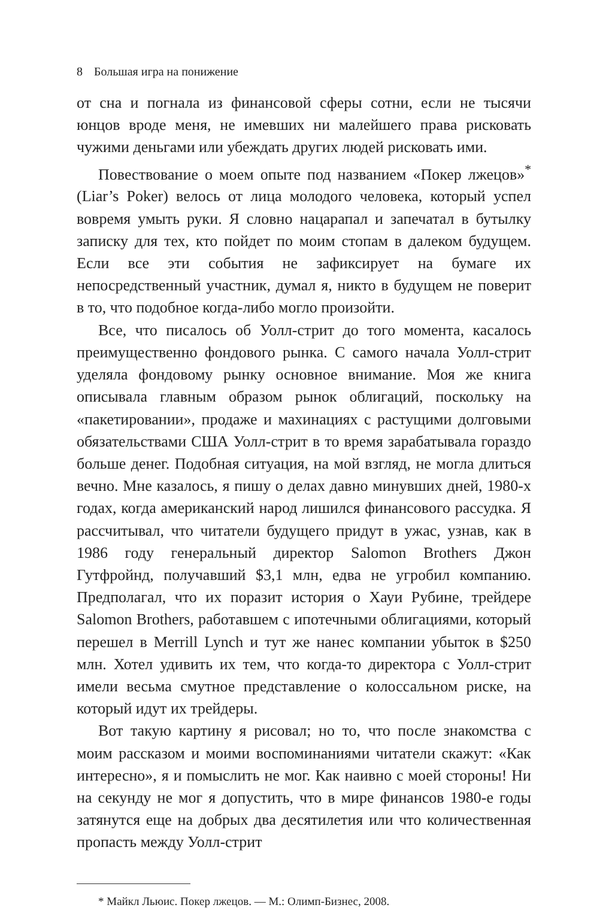8 Большая игра на понижение
от сна и погнала из финансовой сферы сотни, если не тысячи юнцов вроде меня, не имевших ни малейшего права рисковать чужими деньгами или убеждать других людей рисковать ими.
Повествование о моем опыте под названием «Покер лжецов»<sup>*</sup> (Liar’s Poker) велось от лица молодого человека, который успел вовремя умыть руки. Я словно нацарапал и запечатал в бутылку записку для тех, кто пойдет по моим стопам в далеком будущем. Если все эти события не зафиксирует на бумаге их непосредственный участник, думал я, никто в будущем не поверит в то, что подобное когда-либо могло произойти.
Все, что писалось об Уолл-стрит до того момента, касалось преимущественно фондового рынка. С самого начала Уолл-стрит уделяла фондовому рынку основное внимание. Моя же книга описывала главным образом рынок облигаций, поскольку на «пакетировании», продаже и махинациях с растущими долговыми обязательствами США Уолл-стрит в то время зарабатывала гораздо больше денег. Подобная ситуация, на мой взгляд, не могла длиться вечно. Мне казалось, я пишу о делах давно минувших дней, 1980-х годах, когда американский народ лишился финансового рассудка. Я рассчитывал, что читатели будущего придут в ужас, узнав, как в 1986 году генеральный директор Salomon Brothers Джон Гутфройнд, получавший $3,1 млн, едва не угробил компанию. Предполагал, что их поразит история о Хауи Рубине, трейдере Salomon Brothers, работавшем с ипотечными облигациями, который перешел в Merrill Lynch и тут же нанес компании убыток в $250 млн. Хотел удивить их тем, что когда-то директора с Уолл-стрит имели весьма смутное представление о колоссальном риске, на который идут их трейдеры.
Вот такую картину я рисовал; но то, что после знакомства с моим рассказом и моими воспоминаниями читатели скажут: «Как интересно», я и помыслить не мог. Как наивно с моей стороны! Ни на секунду не мог я допустить, что в мире финансов 1980-е годы затянутся еще на добрых два десятилетия или что количественная пропасть между Уолл-стрит
* Майкл Льюис. Покер лжецов. — М.: Олимп-Бизнес, 2008.